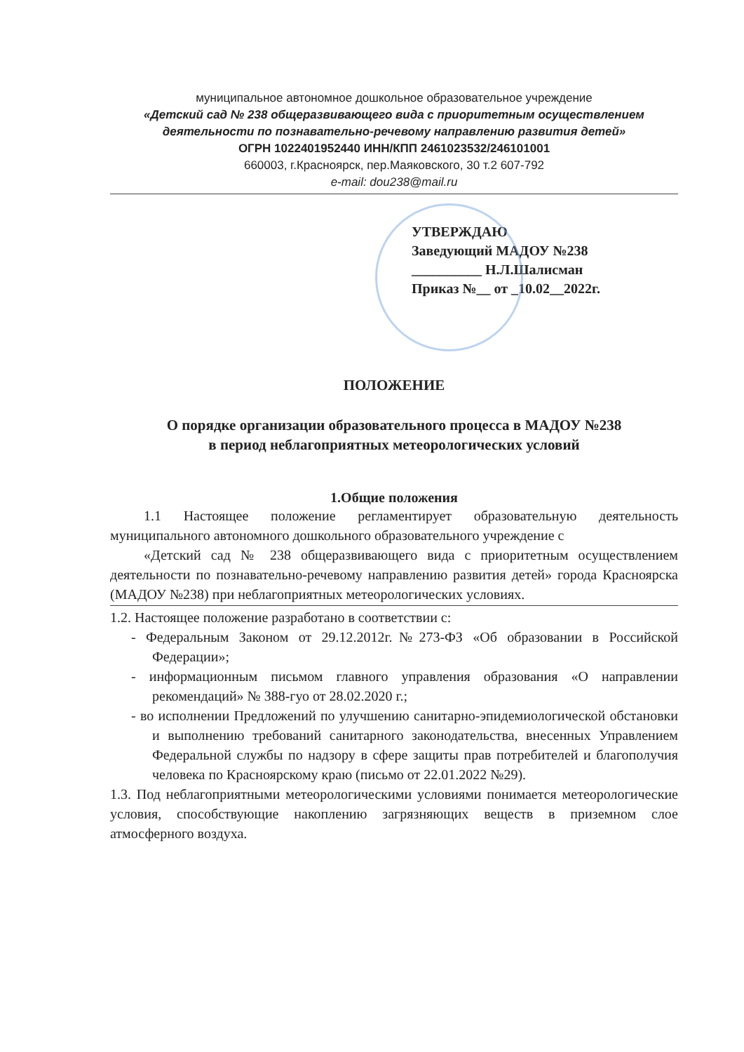муниципальное автономное дошкольное образовательное учреждение
«Детский сад № 238 общеразвивающего вида с приоритетным осуществлением деятельности по познавательно-речевому направлению развития детей»
ОГРН 1022401952440 ИНН/КПП 2461023532/246101001
660003, г.Красноярск, пер.Маяковского, 30 т.2 607-792
e-mail: dou238@mail.ru
УТВЕРЖДАЮ
Заведующий МАДОУ №238
__________ Н.Л.Шалисман
Приказ №__ от _10.02__2022г.
ПОЛОЖЕНИЕ
О порядке организации образовательного процесса в МАДОУ №238
в период неблагоприятных метеорологических условий
1.Общие положения
1.1 Настоящее положение регламентирует образовательную деятельность муниципального автономного дошкольного образовательного учреждение с
«Детский сад № 238 общеразвивающего вида с приоритетным осуществлением деятельности по познавательно-речевому направлению развития детей» города Красноярска (МАДОУ №238) при неблагоприятных метеорологических условиях.
1.2. Настоящее положение разработано в соответствии с:
- Федеральным Законом от 29.12.2012г.№273-ФЗ «Об образовании в Российской Федерации»;
- информационным письмом главного управления образования «О направлении рекомендаций» № 388-гуо от 28.02.2020 г.;
- во исполнении Предложений по улучшению санитарно-эпидемиологической обстановки и выполнению требований санитарного законодательства, внесенных Управлением Федеральной службы по надзору в сфере защиты прав потребителей и благополучия человека по Красноярскому краю (письмо от 22.01.2022 №29).
1.3. Под неблагоприятными метеорологическими условиями понимается метеорологические условия, способствующие накоплению загрязняющих веществ в приземном слое атмосферного воздуха.